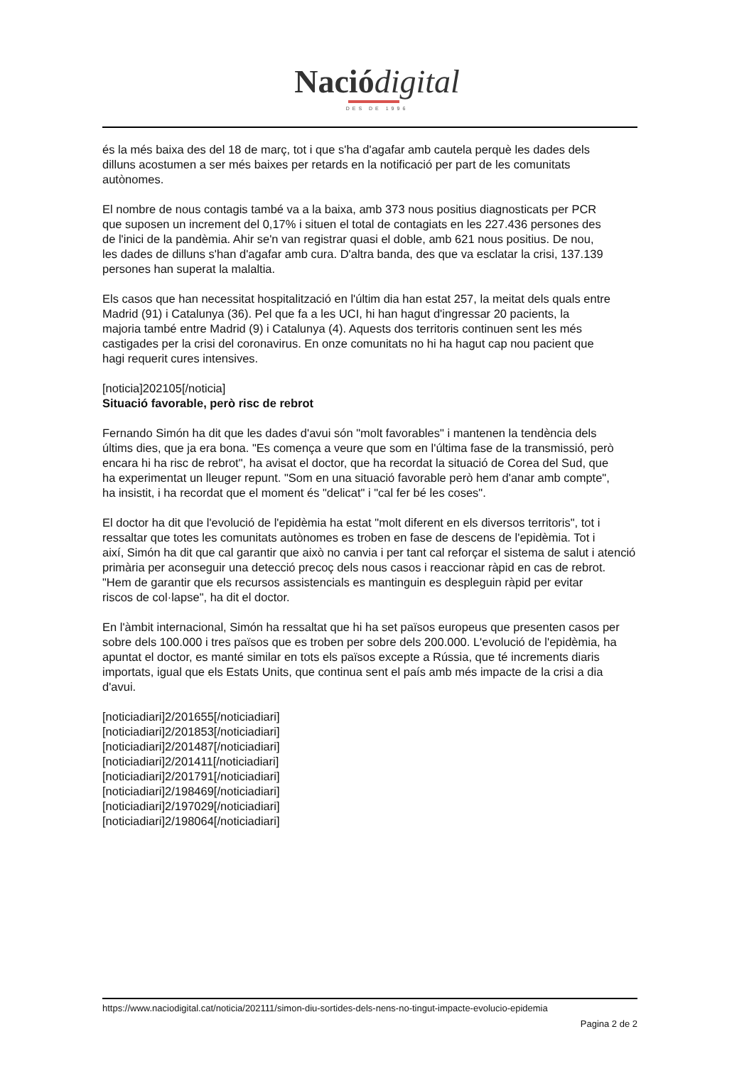Nació digital
DES DE 1996
és la més baixa des del 18 de març, tot i que s'ha d'agafar amb cautela perquè les dades dels
dilluns acostumen a ser més baixes per retards en la notificació per part de les comunitats
autònomes.
El nombre de nous contagis també va a la baixa, amb 373 nous positius diagnosticats per PCR
que suposen un increment del 0,17% i situen el total de contagiats en les 227.436 persones des
de l'inici de la pandèmia. Ahir se'n van registrar quasi el doble, amb 621 nous positius. De nou,
les dades de dilluns s'han d'agafar amb cura. D'altra banda, des que va esclatar la crisi, 137.139
persones han superat la malaltia.
Els casos que han necessitat hospitalització en l'últim dia han estat 257, la meitat dels quals entre
Madrid (91) i Catalunya (36). Pel que fa a les UCI, hi han hagut d'ingressar 20 pacients, la
majoria també entre Madrid (9) i Catalunya (4). Aquests dos territoris continuen sent les més
castigades per la crisi del coronavirus. En onze comunitats no hi ha hagut cap nou pacient que
hagi requerit cures intensives.
[noticia]202105[/noticia]
Situació favorable, però risc de rebrot
Fernando Simón ha dit que les dades d'avui són "molt favorables" i mantenen la tendència dels
últims dies, que ja era bona. "Es comença a veure que som en l'última fase de la transmissió, però
encara hi ha risc de rebrot", ha avisat el doctor, que ha recordat la situació de Corea del Sud, que
ha experimentat un lleuger repunt. "Som en una situació favorable però hem d'anar amb compte",
ha insistit, i ha recordat que el moment és "delicat" i "cal fer bé les coses".
El doctor ha dit que l'evolució de l'epidèmia ha estat "molt diferent en els diversos territoris", tot i
ressaltar que totes les comunitats autònomes es troben en fase de descens de l'epidèmia. Tot i
així, Simón ha dit que cal garantir que això no canvia i per tant cal reforçar el sistema de salut i atenció
primària per aconseguir una detecció precoç dels nous casos i reaccionar ràpid en cas de rebrot.
"Hem de garantir que els recursos assistencials es mantinguin es despleguin ràpid per evitar
riscos de col·lapse", ha dit el doctor.
En l'àmbit internacional, Simón ha ressaltat que hi ha set països europeus que presenten casos per
sobre dels 100.000 i tres països que es troben per sobre dels 200.000. L'evolució de l'epidèmia, ha
apuntat el doctor, es manté similar en tots els països excepte a Rússia, que té increments diaris
importats, igual que els Estats Units, que continua sent el país amb més impacte de la crisi a dia
d'avui.
[noticiadiari]2/201655[/noticiadiari]
[noticiadiari]2/201853[/noticiadiari]
[noticiadiari]2/201487[/noticiadiari]
[noticiadiari]2/201411[/noticiadiari]
[noticiadiari]2/201791[/noticiadiari]
[noticiadiari]2/198469[/noticiadiari]
[noticiadiari]2/197029[/noticiadiari]
[noticiadiari]2/198064[/noticiadiari]
https://www.naciodigital.cat/noticia/202111/simon-diu-sortides-dels-nens-no-tingut-impacte-evolucio-epidemia
Pagina 2 de 2